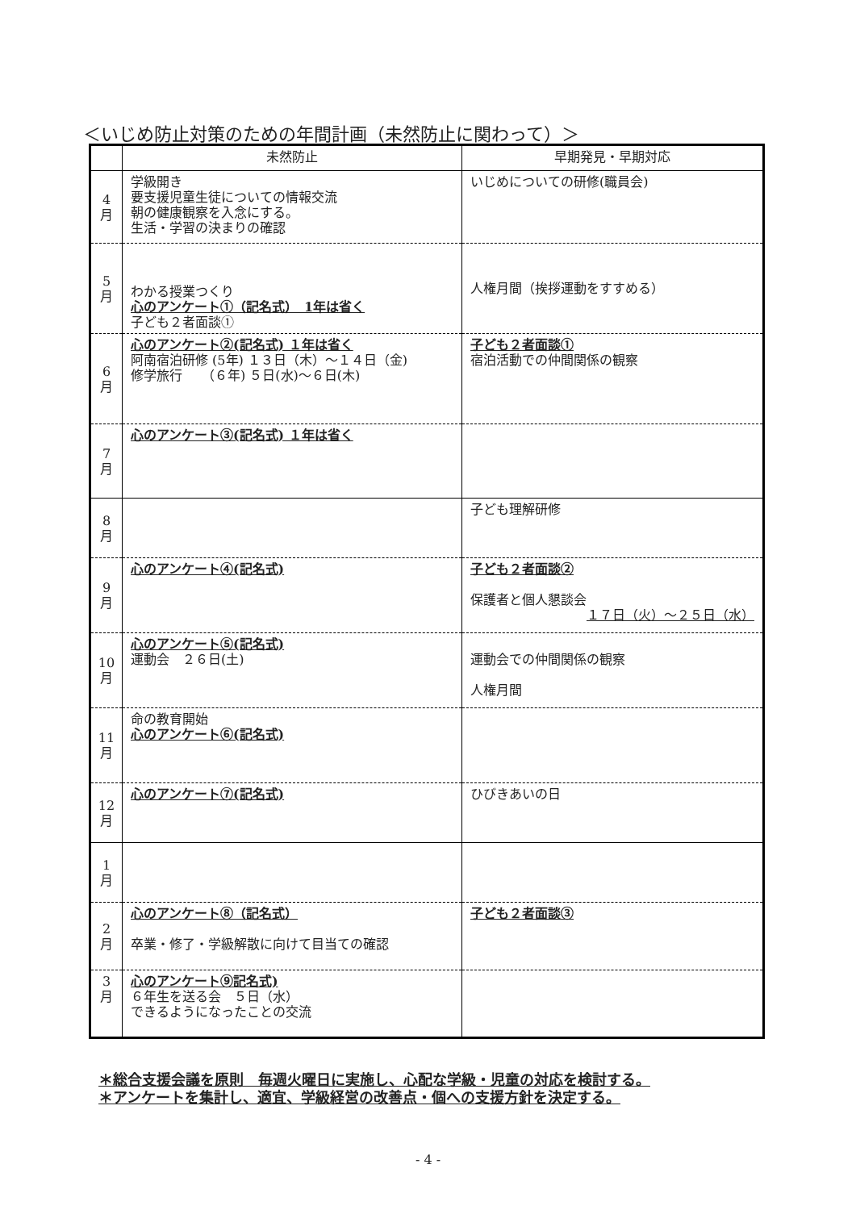＜いじめ防止対策のための年間計画（未然防止に関わって）＞
| | 未然防止 | 早期発見・早期対応 |
| --- | --- | --- |
| 4 月 | 学級開き 要支援児童生徒についての情報交流 朝の健康観察を入念にする。 生活・学習の決まりの確認 | いじめについての研修(職員会) |
| 5 月 | わかる授業つくり 心のアンケート①（記名式） 1年は省く 子ども２者面談① | 人権月間（挨拶運動をすすめる） |
| 6 月 | 心のアンケート②(記名式) １年は省く 阿南宿泊研修 (5年) １３日（木）～１４日（金) 修学旅行 （６年) ５日(水)～６日(木) | 子ども２者面談① 宿泊活動での仲間関係の観察 |
| 7 月 | 心のアンケート③(記名式) １年は省く | |
| 8 月 | | 子ども理解研修 |
| 9 月 | 心のアンケート④(記名式) | 子ども２者面談② 保護者と個人懇談会 １７日（火）～２５日（水） |
| 10 月 | 心のアンケート⑤(記名式) 運動会 ２６日(土) | 運動会での仲間関係の観察 人権月間 |
| 11 月 | 命の教育開始 心のアンケート⑥(記名式) | |
| 12 月 | 心のアンケート⑦(記名式) | ひびきあいの日 |
| 1 月 | | |
| 2 月 | 心のアンケート⑧（記名式） 卒業・修了・学級解散に向けて目当ての確認 | 子ども２者面談③ |
| 3 月 | 心のアンケート⑨記名式) ６年生を送る会 ５日（水） できるようになったことの交流 | |
＊総合支援会議を原則　毎週火曜日に実施し、心配な学級・児童の対応を検討する。
＊アンケートを集計し、適宜、学級経営の改善点・個への支援方針を決定する。
- 4 -